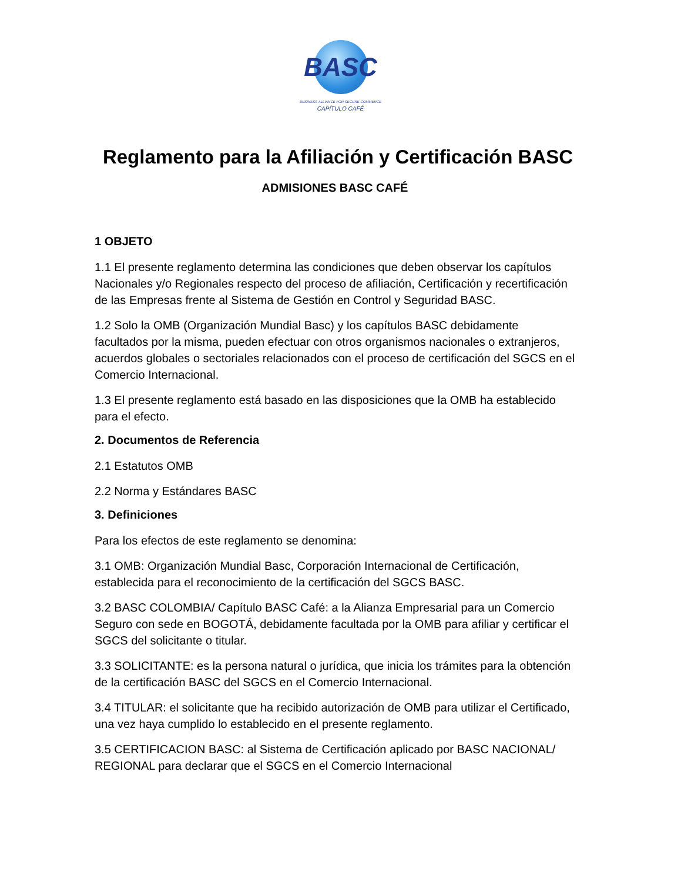BASC
BUSINESS ALLIANCE FOR SECURE COMMERCE
CAPÍTULO CAFÉ
Reglamento para la Afiliación y Certificación BASC
ADMISIONES BASC CAFÉ
1 OBJETO
1.1 El presente reglamento determina las condiciones que deben observar los capítulos Nacionales y/o Regionales respecto del proceso de afiliación, Certificación y recertificación de las Empresas frente al Sistema de Gestión en Control y Seguridad BASC.
1.2 Solo la OMB (Organización Mundial Basc) y los capítulos BASC debidamente facultados por la misma, pueden efectuar con otros organismos nacionales o extranjeros, acuerdos globales o sectoriales relacionados con el proceso de certificación del SGCS en el Comercio Internacional.
1.3 El presente reglamento está basado en las disposiciones que la OMB ha establecido para el efecto.
2. Documentos de Referencia
2.1 Estatutos OMB
2.2 Norma y Estándares BASC
3. Definiciones
Para los efectos de este reglamento se denomina:
3.1 OMB: Organización Mundial Basc, Corporación Internacional de Certificación, establecida para el reconocimiento de la certificación del SGCS BASC.
3.2 BASC COLOMBIA/ Capítulo BASC Café: a la Alianza Empresarial para un Comercio Seguro con sede en BOGOTÁ, debidamente facultada por la OMB para afiliar y certificar el SGCS del solicitante o titular.
3.3 SOLICITANTE: es la persona natural o jurídica, que inicia los trámites para la obtención de la certificación BASC del SGCS en el Comercio Internacional.
3.4 TITULAR: el solicitante que ha recibido autorización de OMB para utilizar el Certificado, una vez haya cumplido lo establecido en el presente reglamento.
3.5 CERTIFICACION BASC: al Sistema de Certificación aplicado por BASC NACIONAL/ REGIONAL para declarar que el SGCS en el Comercio Internacional